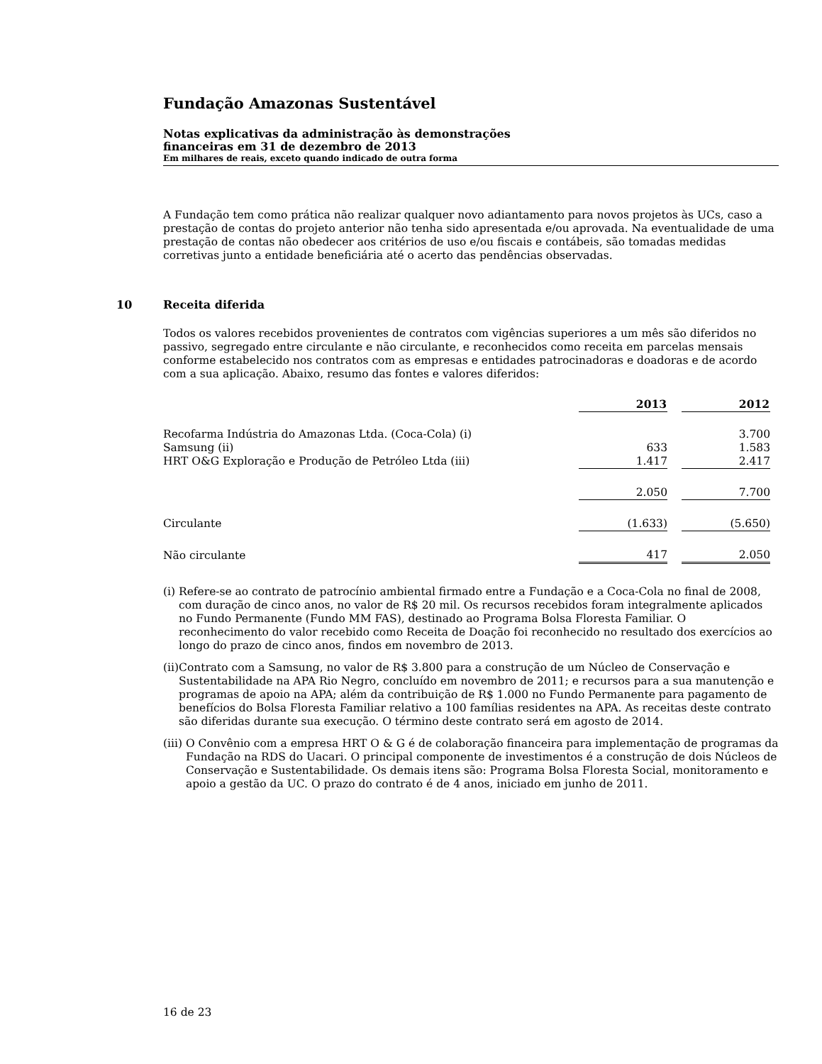Fundação Amazonas Sustentável
Notas explicativas da administração às demonstrações
financeiras em 31 de dezembro de 2013
Em milhares de reais, exceto quando indicado de outra forma
A Fundação tem como prática não realizar qualquer novo adiantamento para novos projetos às UCs, caso a prestação de contas do projeto anterior não tenha sido apresentada e/ou aprovada. Na eventualidade de uma prestação de contas não obedecer aos critérios de uso e/ou fiscais e contábeis, são tomadas medidas corretivas junto a entidade beneficiária até o acerto das pendências observadas.
10 Receita diferida
Todos os valores recebidos provenientes de contratos com vigências superiores a um mês são diferidos no passivo, segregado entre circulante e não circulante, e reconhecidos como receita em parcelas mensais conforme estabelecido nos contratos com as empresas e entidades patrocinadoras e doadoras e de acordo com a sua aplicação. Abaixo, resumo das fontes e valores diferidos:
| | 2013 | | 2012 |
| Recofarma Indústria do Amazonas Ltda. (Coca-Cola) (i) | | | 3.700 |
| Samsung (ii) | 633 | | 1.583 |
| HRT O&G Exploração e Produção de Petróleo Ltda (iii) | 1.417 | | 2.417 |
| | 2.050 | | 7.700 |
| Circulante | (1.633) | | (5.650) |
| Não circulante | 417 | | 2.050 |
(i) Refere-se ao contrato de patrocínio ambiental firmado entre a Fundação e a Coca-Cola no final de 2008, com duração de cinco anos, no valor de R$ 20 mil. Os recursos recebidos foram integralmente aplicados no Fundo Permanente (Fundo MM FAS), destinado ao Programa Bolsa Floresta Familiar. O reconhecimento do valor recebido como Receita de Doação foi reconhecido no resultado dos exercícios ao longo do prazo de cinco anos, findos em novembro de 2013.
(ii) Contrato com a Samsung, no valor de R$ 3.800 para a construção de um Núcleo de Conservação e Sustentabilidade na APA Rio Negro, concluído em novembro de 2011; e recursos para a sua manutenção e programas de apoio na APA; além da contribuição de R$ 1.000 no Fundo Permanente para pagamento de benefícios do Bolsa Floresta Familiar relativo a 100 famílias residentes na APA. As receitas deste contrato são diferidas durante sua execução. O término deste contrato será em agosto de 2014.
(iii) O Convênio com a empresa HRT O & G é de colaboração financeira para implementação de programas da Fundação na RDS do Uacari. O principal componente de investimentos é a construção de dois Núcleos de Conservação e Sustentabilidade. Os demais itens são: Programa Bolsa Floresta Social, monitoramento e apoio a gestão da UC. O prazo do contrato é de 4 anos, iniciado em junho de 2011.
16 de 23